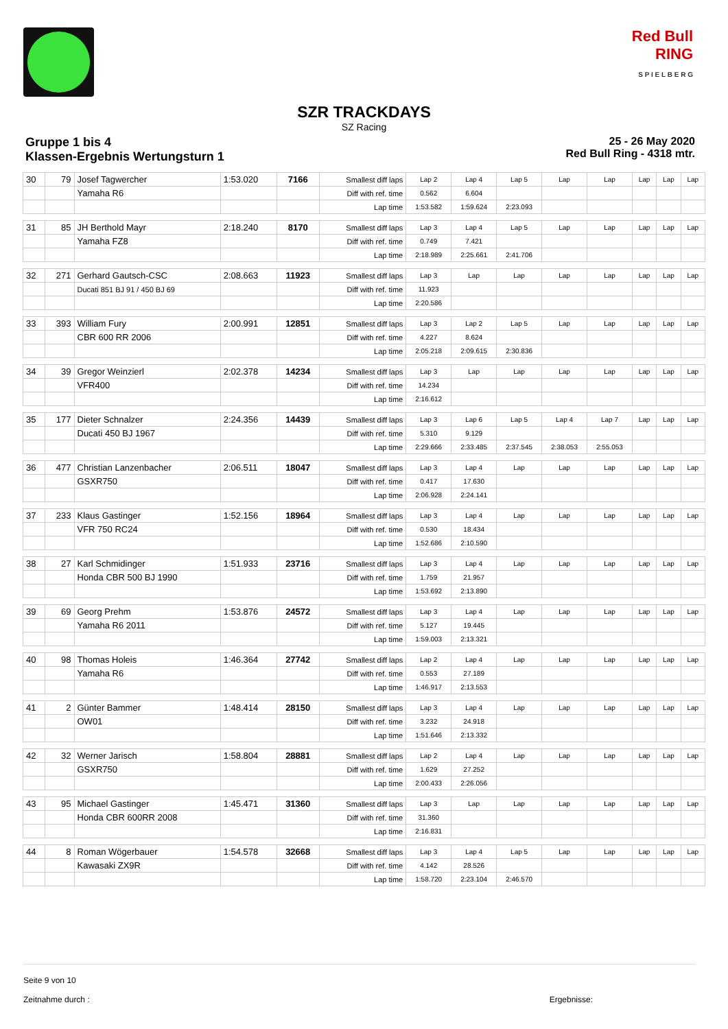Red Bull
RING
S P I E L B E R G
SZR TRACKDAYS
SZ Racing
Gruppe 1 bis 4
Klassen-Ergebnis Wertungsturn 1
25 - 26 May 2020
Red Bull Ring - 4318 mtr.
| 30 | 79 | Josef Tagwercher | 1:53.020 | 7166 | Smallest diff laps | Lap 2 | Lap 4 | Lap 5 | Lap | Lap | Lap | Lap | Lap |
| | | Yamaha R6 | | | Diff with ref. time | 0.562 | 6.604 | | | | | | |
| | | | | | Lap time | 1:53.582 | 1:59.624 | 2:23.093 | | | | | |
| 31 | 85 | JH Berthold Mayr | 2:18.240 | 8170 | Smallest diff laps | Lap 3 | Lap 4 | Lap 5 | Lap | Lap | Lap | Lap | Lap |
| | | Yamaha FZ8 | | | Diff with ref. time | 0.749 | 7.421 | | | | | | |
| | | | | | Lap time | 2:18.989 | 2:25.661 | 2:41.706 | | | | | |
| 32 | 271 | Gerhard Gautsch-CSC | 2:08.663 | 11923 | Smallest diff laps | Lap 3 | Lap | Lap | Lap | Lap | Lap | Lap | Lap |
| | | Ducati 851 BJ 91 / 450 BJ 69 | | | Diff with ref. time | 11.923 | | | | | | | |
| | | | | | Lap time | 2:20.586 | | | | | | | |
| 33 | 393 | William Fury | 2:00.991 | 12851 | Smallest diff laps | Lap 3 | Lap 2 | Lap 5 | Lap | Lap | Lap | Lap | Lap |
| | | CBR 600 RR 2006 | | | Diff with ref. time | 4.227 | 8.624 | | | | | | |
| | | | | | Lap time | 2:05.218 | 2:09.615 | 2:30.836 | | | | | |
| 34 | 39 | Gregor Weinzierl | 2:02.378 | 14234 | Smallest diff laps | Lap 3 | Lap | Lap | Lap | Lap | Lap | Lap | Lap |
| | | VFR400 | | | Diff with ref. time | 14.234 | | | | | | | |
| | | | | | Lap time | 2:16.612 | | | | | | | |
| 35 | 177 | Dieter Schnalzer | 2:24.356 | 14439 | Smallest diff laps | Lap 3 | Lap 6 | Lap 5 | Lap 4 | Lap 7 | Lap | Lap | Lap |
| | | Ducati 450 BJ 1967 | | | Diff with ref. time | 5.310 | 9.129 | | | | | | |
| | | | | | Lap time | 2:29.666 | 2:33.485 | 2:37.545 | 2:38.053 | 2:55.053 | | | |
| 36 | 477 | Christian Lanzenbacher | 2:06.511 | 18047 | Smallest diff laps | Lap 3 | Lap 4 | Lap | Lap | Lap | Lap | Lap | Lap |
| | | GSXR750 | | | Diff with ref. time | 0.417 | 17.630 | | | | | | |
| | | | | | Lap time | 2:06.928 | 2:24.141 | | | | | | |
| 37 | 233 | Klaus Gastinger | 1:52.156 | 18964 | Smallest diff laps | Lap 3 | Lap 4 | Lap | Lap | Lap | Lap | Lap | Lap |
| | | VFR 750 RC24 | | | Diff with ref. time | 0.530 | 18.434 | | | | | | |
| | | | | | Lap time | 1:52.686 | 2:10.590 | | | | | | |
| 38 | 27 | Karl Schmidinger | 1:51.933 | 23716 | Smallest diff laps | Lap 3 | Lap 4 | Lap | Lap | Lap | Lap | Lap | Lap |
| | | Honda CBR 500 BJ 1990 | | | Diff with ref. time | 1.759 | 21.957 | | | | | | |
| | | | | | Lap time | 1:53.692 | 2:13.890 | | | | | | |
| 39 | 69 | Georg Prehm | 1:53.876 | 24572 | Smallest diff laps | Lap 3 | Lap 4 | Lap | Lap | Lap | Lap | Lap | Lap |
| | | Yamaha R6 2011 | | | Diff with ref. time | 5.127 | 19.445 | | | | | | |
| | | | | | Lap time | 1:59.003 | 2:13.321 | | | | | | |
| 40 | 98 | Thomas Holeis | 1:46.364 | 27742 | Smallest diff laps | Lap 2 | Lap 4 | Lap | Lap | Lap | Lap | Lap | Lap |
| | | Yamaha R6 | | | Diff with ref. time | 0.553 | 27.189 | | | | | | |
| | | | | | Lap time | 1:46.917 | 2:13.553 | | | | | | |
| 41 | 2 | Günter Bammer | 1:48.414 | 28150 | Smallest diff laps | Lap 3 | Lap 4 | Lap | Lap | Lap | Lap | Lap | Lap |
| | | OW01 | | | Diff with ref. time | 3.232 | 24.918 | | | | | | |
| | | | | | Lap time | 1:51.646 | 2:13.332 | | | | | | |
| 42 | 32 | Werner Jarisch | 1:58.804 | 28881 | Smallest diff laps | Lap 2 | Lap 4 | Lap | Lap | Lap | Lap | Lap | Lap |
| | | GSXR750 | | | Diff with ref. time | 1.629 | 27.252 | | | | | | |
| | | | | | Lap time | 2:00.433 | 2:26.056 | | | | | | |
| 43 | 95 | Michael Gastinger | 1:45.471 | 31360 | Smallest diff laps | Lap 3 | Lap | Lap | Lap | Lap | Lap | Lap | Lap |
| | | Honda CBR 600RR 2008 | | | Diff with ref. time | 31.360 | | | | | | | |
| | | | | | Lap time | 2:16.831 | | | | | | | |
| 44 | 8 | Roman Wögerbauer | 1:54.578 | 32668 | Smallest diff laps | Lap 3 | Lap 4 | Lap 5 | Lap | Lap | Lap | Lap | Lap |
| | | Kawasaki ZX9R | | | Diff with ref. time | 4.142 | 28.526 | | | | | | |
| | | | | | Lap time | 1:58.720 | 2:23.104 | 2:46.570 | | | | | |
Seite 9 von 10
Zeitnahme durch : Ergebnisse: